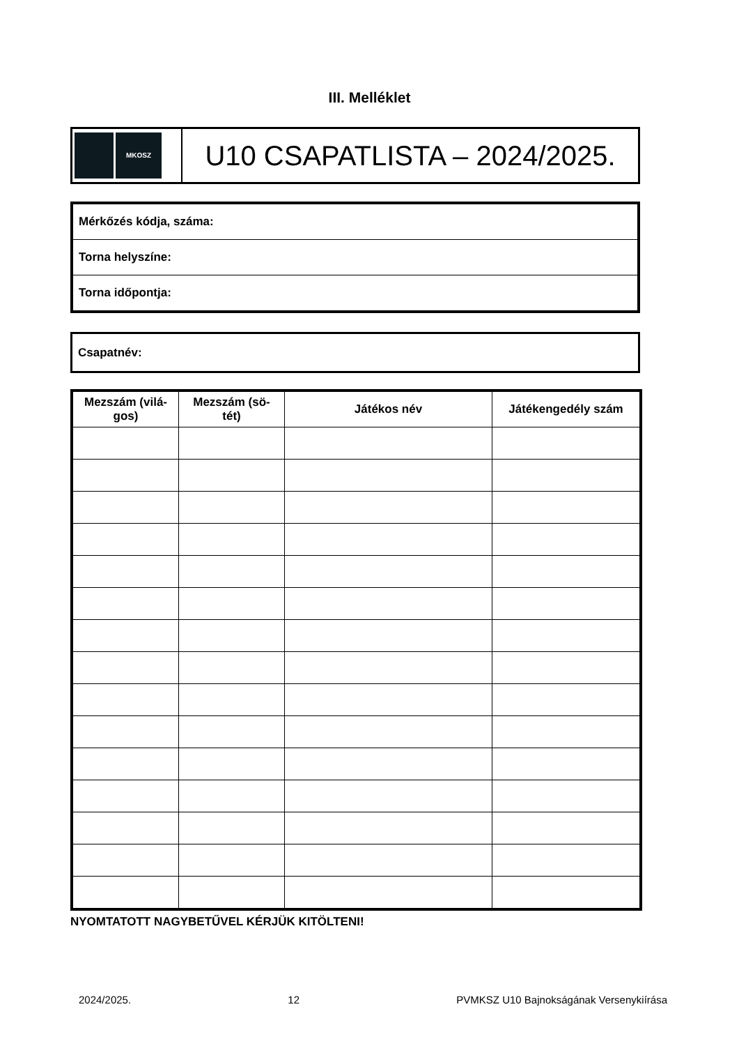III. Melléklet
MKOSZ
U10 CSAPATLISTA – 2024/2025.
| Mérkőzés kódja, száma: |
| Torna helyszíne: |
| Torna időpontja: |
| Csapatnév: |
| Mezszám (vilá-gos) | Mezszám (sö-tét) | Játékos név | Játékengedély szám |
| --- | --- | --- | --- |
NYOMTATOTT NAGYBETŰVEL KÉRJÜK KITÖLTENI!
2024/2025. 12 PVMKSZ U10 Bajnokságának Versenykiírása